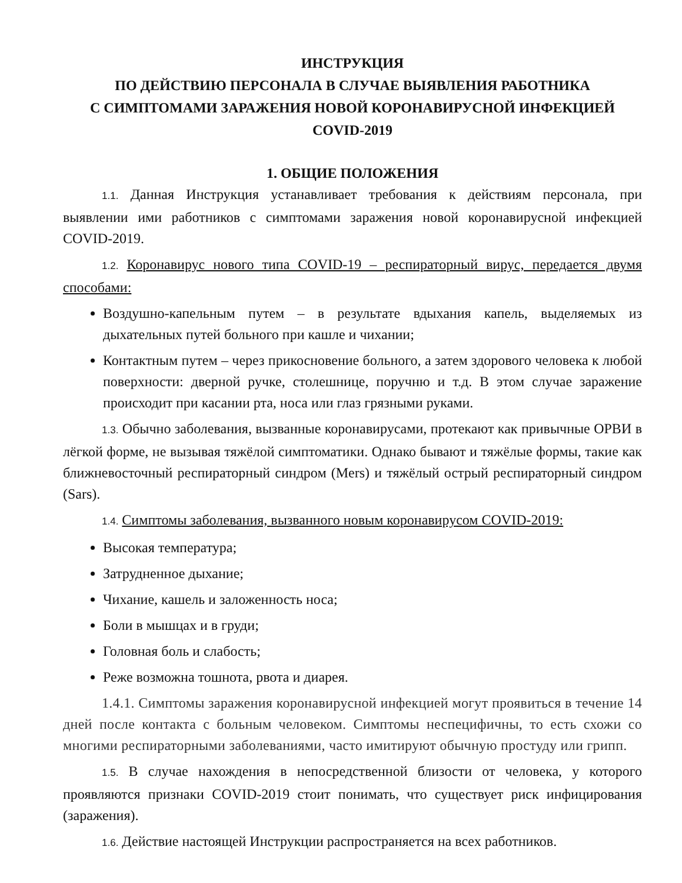ИНСТРУКЦИЯ
ПО ДЕЙСТВИЮ ПЕРСОНАЛА В СЛУЧАЕ ВЫЯВЛЕНИЯ РАБОТНИКА
С СИМПТОМАМИ ЗАРАЖЕНИЯ НОВОЙ КОРОНАВИРУСНОЙ ИНФЕКЦИЕЙ
COVID-2019
1. ОБЩИЕ ПОЛОЖЕНИЯ
1.1. Данная Инструкция устанавливает требования к действиям персонала, при выявлении ими работников с симптомами заражения новой коронавирусной инфекцией COVID-2019.
1.2. Коронавирус нового типа COVID-19 – респираторный вирус, передается двумя способами:
Воздушно-капельным путем – в результате вдыхания капель, выделяемых из дыхательных путей больного при кашле и чихании;
Контактным путем – через прикосновение больного, а затем здорового человека к любой поверхности: дверной ручке, столешнице, поручню и т.д. В этом случае заражение происходит при касании рта, носа или глаз грязными руками.
1.3. Обычно заболевания, вызванные коронавирусами, протекают как привычные ОРВИ в лёгкой форме, не вызывая тяжёлой симптоматики. Однако бывают и тяжёлые формы, такие как ближневосточный респираторный синдром (Mers) и тяжёлый острый респираторный синдром (Sars).
1.4. Симптомы заболевания, вызванного новым коронавирусом COVID-2019:
Высокая температура;
Затрудненное дыхание;
Чихание, кашель и заложенность носа;
Боли в мышцах и в груди;
Головная боль и слабость;
Реже возможна тошнота, рвота и диарея.
1.4.1. Симптомы заражения коронавирусной инфекцией могут проявиться в течение 14 дней после контакта с больным человеком. Симптомы неспецифичны, то есть схожи со многими респираторными заболеваниями, часто имитируют обычную простуду или грипп.
1.5. В случае нахождения в непосредственной близости от человека, у которого проявляются признаки COVID-2019 стоит понимать, что существует риск инфицирования (заражения).
1.6. Действие настоящей Инструкции распространяется на всех работников.